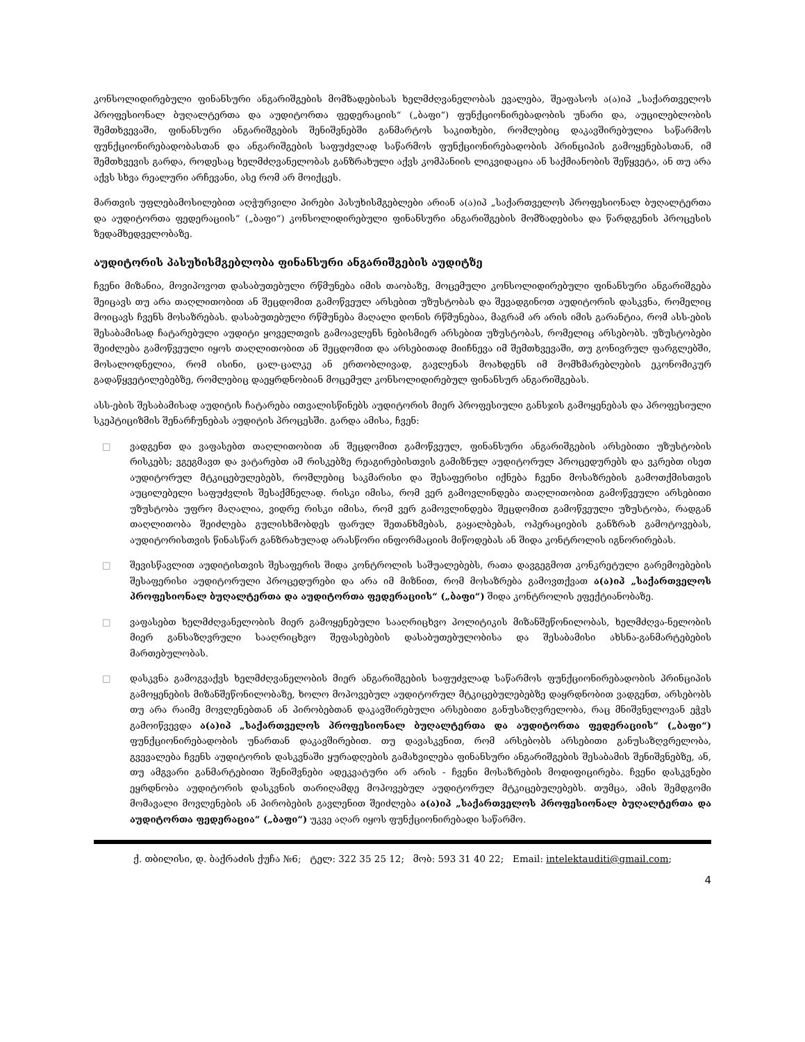კონსოლიდირებული ფინანსური ანგარიშგების მომზადებისას ხელმძღვანელობას ევალება, შეაფასოს ა(ა)იპ „საქართველოს პროფესიონალ ბუღალტერთა და აუდიტორთა ფედერაციის“ („ბაფი“) ფუნქციონირებადობის უნარი და, აუცილებლობის შემთხვევაში, ფინანსური ანგარიშგების შენიშვნებში განმარტოს საკითხები, რომლებიც დაკავშირებულია საწარმოს ფუნქციონირებადობასთან და ანგარიშგების საფუძვლად საწარმოს ფუნქციონირებადობის პრინციპის გამოყენებასთან, იმ შემთხვევის გარდა, როდესაც ხელმძღვანელობას განზრახული აქვს კომპანიის ლიკვიდაცია ან საქმიანობის შეწყვეტა, ან თუ არა აქვს სხვა რეალური არჩევანი, ასე რომ არ მოიქცეს.
მართვის უფლებამოსილებით აღჭურვილი პირები პასუხისმგებლები არიან ა(ა)იპ „საქართველოს პროფესიონალ ბუღალტერთა და აუდიტორთა ფედერაციის“ („ბაფი“) კონსოლიდირებული ფინანსური ანგარიშგების მომზადებისა და წარდგენის პროცესის ზედამხედველობაზე.
აუდიტორის პასუხისმგებლობა ფინანსური ანგარიშგების აუდიტზე
ჩვენი მიზანია, მოვიპოვოთ დასაბუთებული რწმუნება იმის თაობაზე, მოცემული კონსოლიდირებული ფინანსური ანგარიშგება შეიცავს თუ არა თაღლითობით ან შეცდომით გამოწვეულ არსებით უზუსტობას და შევადგინოთ აუდიტორის დასკვნა, რომელიც მოიცავს ჩვენს მოსაზრებას. დასაბუთებული რწმუნება მაღალი დონის რწმუნებაა, მაგრამ არ არის იმის გარანტია, რომ ასს-ების შესაბამისად ჩატარებული აუდიტი ყოველთვის გამოავლენს ნებისმიერ არსებით უზუსტობას, რომელიც არსებობს. უზუსტობები შეიძლება გამოწვეული იყოს თაღლითობით ან შეცდომით და არსებითად მიიჩნევა იმ შემთხვევაში, თუ გონივრულ ფარგლებში, მოსალოდნელია, რომ ისინი, ცალ-ცალკე ან ერთობლივად, გავლენას მოახდენს იმ მომხმარებლების ეკონომიკურ გადაწყვეტილებებზე, რომლებიც დაეყრდნობიან მოცემულ კონსოლიდირებულ ფინანსურ ანგარიშგებას.
ასს-ების შესაბამისად აუდიტის ჩატარება ითვალისწინებს აუდიტორის მიერ პროფესიული განსჯის გამოყენებას და პროფესიული სკეპტიციზმის შენარჩუნებას აუდიტის პროცესში. გარდა ამისა, ჩვენ:
□ ვადგენთ და ვაფასებთ თაღლითობით ან შეცდომით გამოწვეულ, ფინანსური ანგარიშგების არსებითი უზუსტობის რისკებს; ვგეგმავთ და ვატარებთ ამ რისკებზე რეაგირებისთვის გამიზნულ აუდიტორულ პროცედურებს და ვკრებთ ისეთ აუდიტორულ მტკიცებულებებს, რომლებიც საკმარისი და შესაფერისი იქნება ჩვენი მოსაზრების გამოთქმისთვის აუცილებელი საფუძვლის შესაქმნელად. რისკი იმისა, რომ ვერ გამოვლინდება თაღლითობით გამოწვეული არსებითი უზუსტობა უფრო მაღალია, ვიდრე რისკი იმისა, რომ ვერ გამოვლინდება შეცდომით გამოწვეული უზუსტობა, რადგან თაღლითობა შეიძლება გულისხმობდეს ფარულ შეთანხმებას, გაყალბებას, ოპერაციების განზრახ გამოტოვებას, აუდიტორისთვის წინასწარ განზრახულად არასწორი ინფორმაციის მიწოდებას ან შიდა კონტროლის იგნორირებას.
□ შევისწავლით აუდიტისთვის შესაფერის შიდა კონტროლის საშუალებებს, რათა დავგეგმოთ კონკრეტული გარემოებების შესაფერისი აუდიტორული პროცედურები და არა იმ მიზნით, რომ მოსაზრება გამოვთქვათ ა(ა)იპ „საქართველოს პროფესიონალ ბუღალტერთა და აუდიტორთა ფედერაციის“ („ბაფი“) შიდა კონტროლის ეფექტიანობაზე.
□ ვაფასებთ ხელმძღვანელობის მიერ გამოყენებული სააღრიცხვო პოლიტიკის მიზანშეწონილობას, ხელმძღვა-ნელობის მიერ განსაზღვრული სააღრიცხვო შეფასებების დასაბუთებულობისა და შესაბამისი ახსნა-განმარტებების მართებულობას.
□ დასკვნა გამოგვაქვს ხელმძღვანელობის მიერ ანგარიშგების საფუძვლად საწარმოს ფუნქციონირებადობის პრინციპის გამოყენების მიზანშეწონილობაზე, ხოლო მოპოვებულ აუდიტორულ მტკიცებულებებზე დაყრდნობით ვადგენთ, არსებობს თუ არა რაიმე მოვლენებთან ან პირობებთან დაკავშირებული არსებითი განუსაზღვრელობა, რაც მნიშვნელოვან ეჭვს გამოიწვევდა ა(ა)იპ „საქართველოს პროფესიონალ ბუღალტერთა და აუდიტორთა ფედერაციის“ („ბაფი“) ფუნქციონირებადობის უნართან დაკავშირებით. თუ დავასკვნით, რომ არსებობს არსებითი განუსაზღვრელობა, გვევალება ჩვენს აუდიტორის დასკვნაში ყურადღების გამახვილება ფინანსური ანგარიშგების შესაბამის შენიშვნებზე, ან, თუ ამგვარი განმარტებითი შენიშვნები ადეკვატური არ არის - ჩვენი მოსაზრების მოდიფიცირება. ჩვენი დასკვნები ეყრდნობა აუდიტორის დასკვნის თარიღამდე მოპოვებულ აუდიტორულ მტკიცებულებებს. თუმცა, ამის შემდგომი მომავალი მოვლენების ან პირობების გავლენით შეიძლება ა(ა)იპ „საქართველოს პროფესიონალ ბუღალტერთა და აუდიტორთა ფედერაცია“ („ბაფი“) უკვე აღარ იყოს ფუნქციონირებადი საწარმო.
ქ. თბილისი, დ. ბაქრაძის ქუჩა №6; ტელ: 322 35 25 12; მობ: 593 31 40 22; Email: intelektauditi@gmail.com;
4